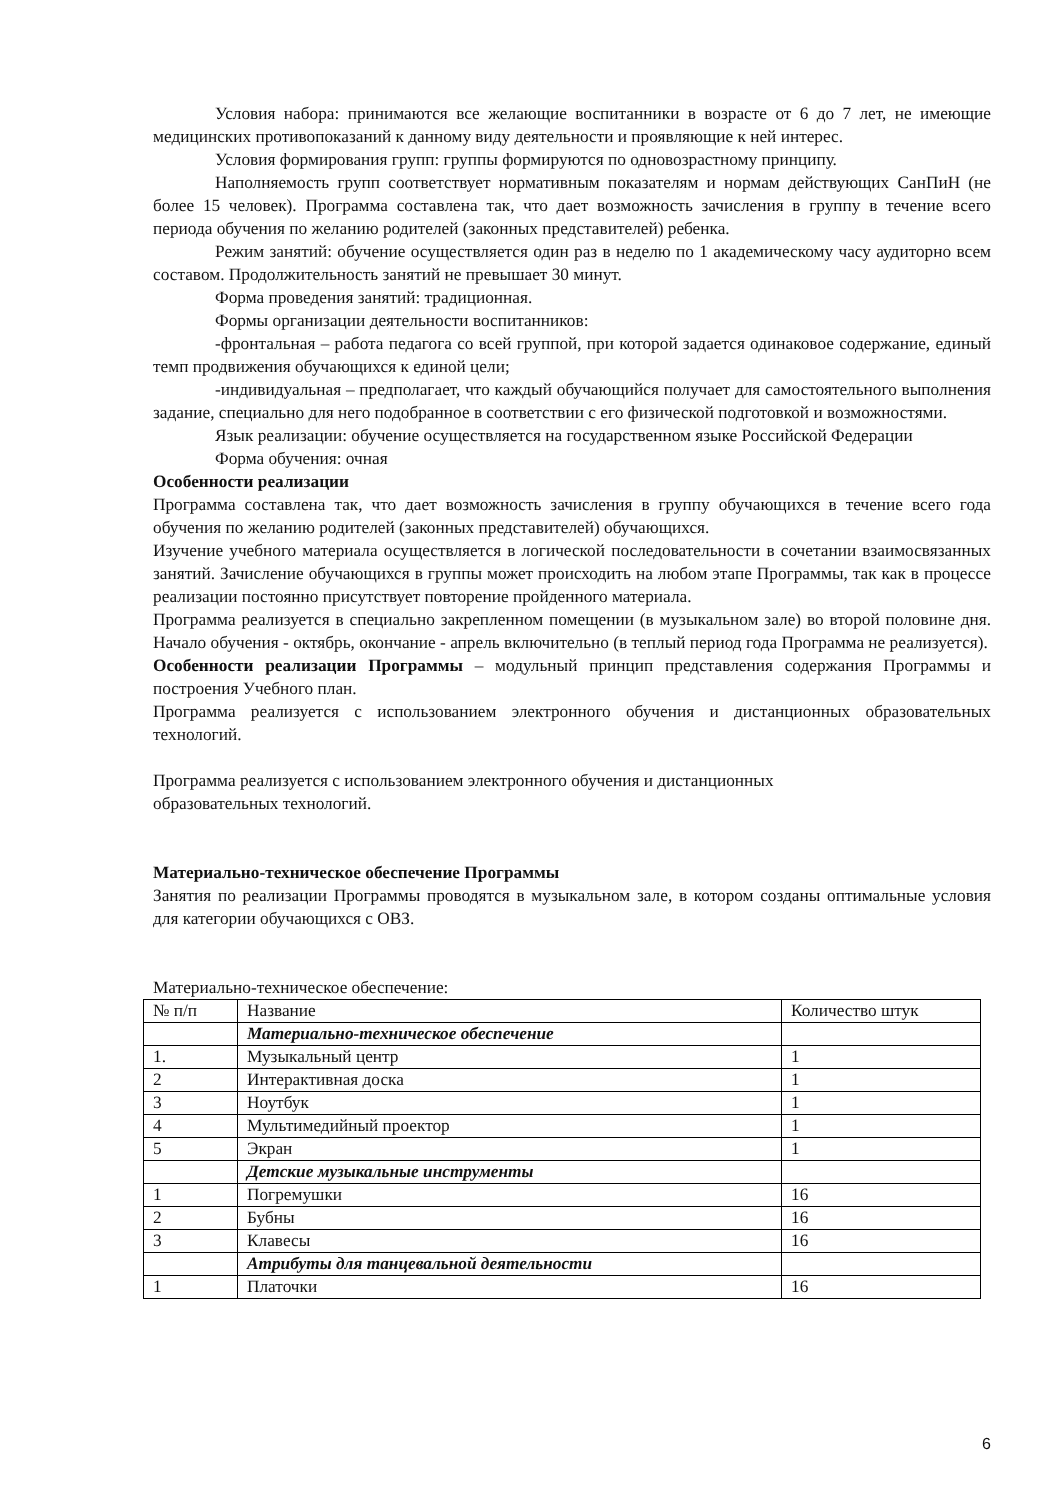Условия набора: принимаются все желающие воспитанники в возрасте от 6 до 7 лет, не имеющие медицинских противопоказаний к данному виду деятельности и проявляющие к ней интерес.
Условия формирования групп: группы формируются по одновозрастному принципу.
Наполняемость групп соответствует нормативным показателям и нормам действующих СанПиН (не более 15 человек). Программа составлена так, что дает возможность зачисления в группу в течение всего периода обучения по желанию родителей (законных представителей) ребенка.
Режим занятий: обучение осуществляется один раз в неделю по 1 академическому часу аудиторно всем составом. Продолжительность занятий не превышает 30 минут.
Форма проведения занятий: традиционная.
Формы организации деятельности воспитанников:
-фронтальная – работа педагога со всей группой, при которой задается одинаковое содержание, единый темп продвижения обучающихся к единой цели;
-индивидуальная – предполагает, что каждый обучающийся получает для самостоятельного выполнения задание, специально для него подобранное в соответствии с его физической подготовкой и возможностями.
Язык реализации: обучение осуществляется на государственном языке Российской Федерации
Форма обучения: очная
Особенности реализации
Программа составлена так, что дает возможность зачисления в группу обучающихся в течение всего года обучения по желанию родителей (законных представителей) обучающихся.
Изучение учебного материала осуществляется в логической последовательности в сочетании взаимосвязанных занятий. Зачисление обучающихся в группы может происходить на любом этапе Программы, так как в процессе реализации постоянно присутствует повторение пройденного материала.
Программа реализуется в специально закрепленном помещении (в музыкальном зале) во второй половине дня. Начало обучения - октябрь, окончание - апрель включительно (в теплый период года Программа не реализуется).
Особенности реализации Программы – модульный принцип представления содержания Программы и построения Учебного план.
Программа реализуется с использованием электронного обучения и дистанционных образовательных технологий.
Программа реализуется с использованием электронного обучения и дистанционных
образовательных технологий.
Материально-техническое обеспечение Программы
Занятия по реализации Программы проводятся в музыкальном зале, в котором созданы оптимальные условия для категории обучающихся с ОВЗ.
Материально-техническое обеспечение:
| № п/п | Название | Количество штук |
| | Материально-техническое обеспечение | |
| 1. | Музыкальный центр | 1 |
| 2 | Интерактивная доска | 1 |
| 3 | Ноутбук | 1 |
| 4 | Мультимедийный проектор | 1 |
| 5 | Экран | 1 |
| | Детские музыкальные инструменты | |
| 1 | Погремушки | 16 |
| 2 | Бубны | 16 |
| 3 | Клавесы | 16 |
| | Атрибуты для танцевальной деятельности | |
| 1 | Платочки | 16 |
6